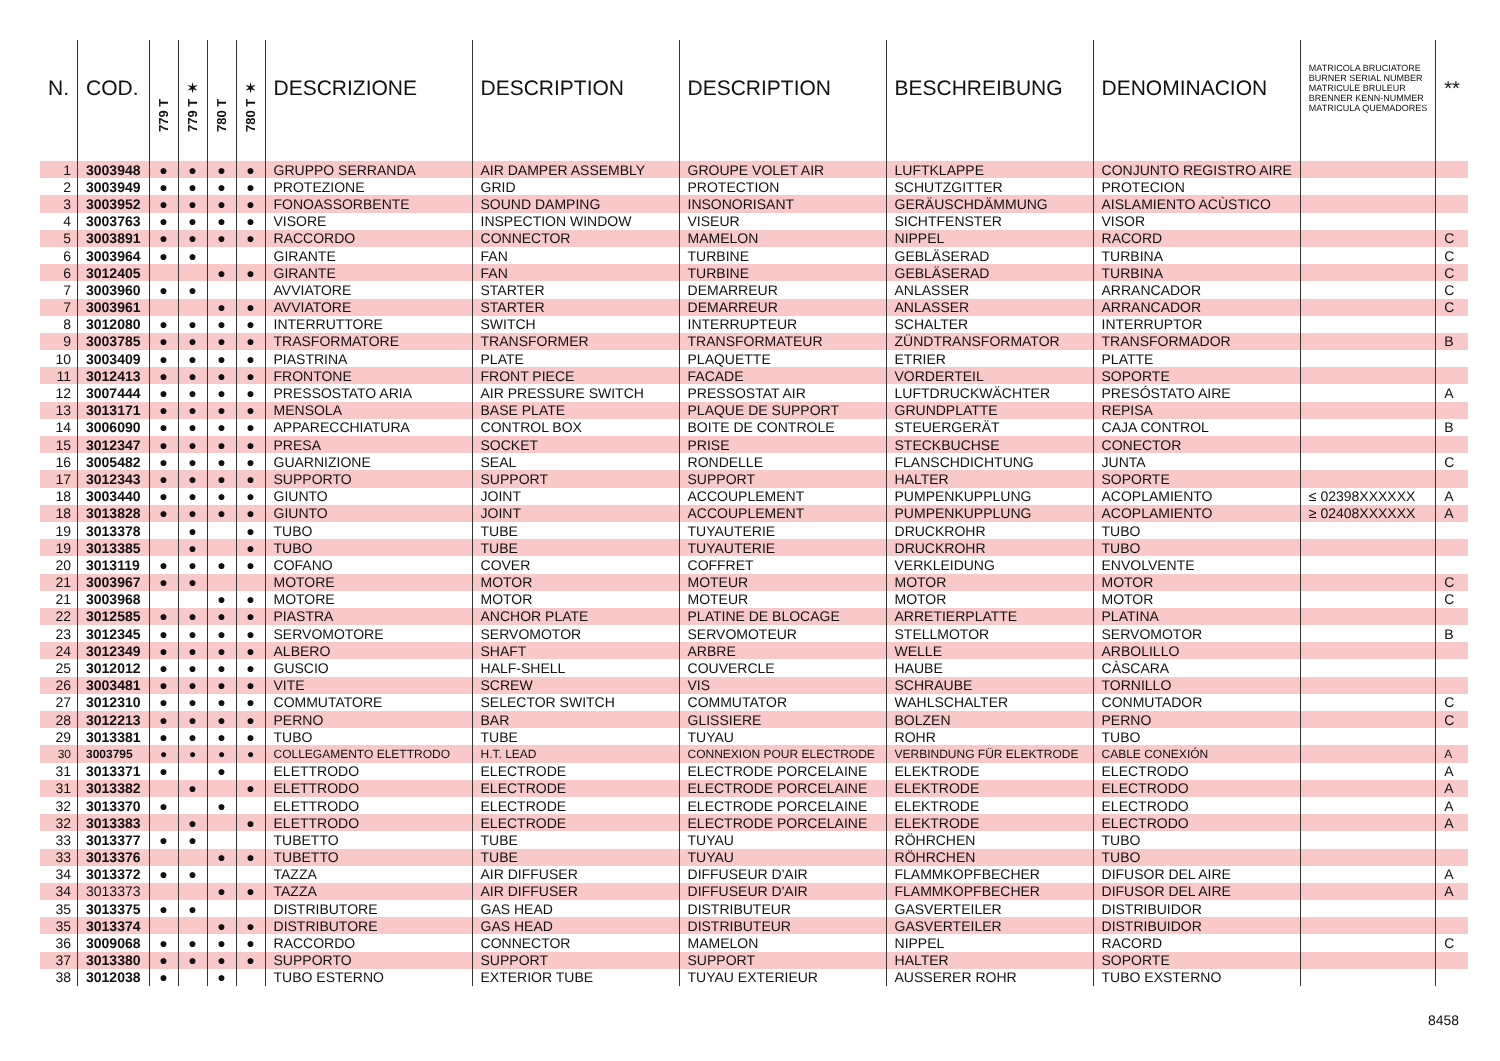| N. | COD. | 779 T | 779 T ✶ | 780 T | 780 T ✶ | DESCRIZIONE | DESCRIPTION | DESCRIPTION | BESCHREIBUNG | DENOMINACION | MATRICOLA BRUCIATORE BURNER SERIAL NUMBER MATRICULE BRULEUR BRENNER KENN-NUMMER MATRICULA QUEMADORES | ** |
| --- | --- | --- | --- | --- | --- | --- | --- | --- | --- | --- | --- | --- |
| 1 | 3003948 | ● | ● | ● | ● | GRUPPO SERRANDA | AIR DAMPER ASSEMBLY | GROUPE VOLET AIR | LUFTKLAPPE | CONJUNTO REGISTRO AIRE | | |
| 2 | 3003949 | ● | ● | ● | ● | PROTEZIONE | GRID | PROTECTION | SCHUTZGITTER | PROTECION | | |
| 3 | 3003952 | ● | ● | ● | ● | FONOASSORBENTE | SOUND DAMPING | INSONORISANT | GERÄUSCHDÄMMUNG | AISLAMIENTO ACÙSTICO | | |
| 4 | 3003763 | ● | ● | ● | ● | VISORE | INSPECTION WINDOW | VISEUR | SICHTFENSTER | VISOR | | |
| 5 | 3003891 | ● | ● | ● | ● | RACCORDO | CONNECTOR | MAMELON | NIPPEL | RACORD | | C |
| 6 | 3003964 | ● | ● | | | GIRANTE | FAN | TURBINE | GEBLÄSERAD | TURBINA | | C |
| 6 | 3012405 | | | ● | ● | GIRANTE | FAN | TURBINE | GEBLÄSERAD | TURBINA | | C |
| 7 | 3003960 | ● | ● | | | AVVIATORE | STARTER | DEMARREUR | ANLASSER | ARRANCADOR | | C |
| 7 | 3003961 | | | ● | ● | AVVIATORE | STARTER | DEMARREUR | ANLASSER | ARRANCADOR | | C |
| 8 | 3012080 | ● | ● | ● | ● | INTERRUTTORE | SWITCH | INTERRUPTEUR | SCHALTER | INTERRUPTOR | | |
| 9 | 3003785 | ● | ● | ● | ● | TRASFORMATORE | TRANSFORMER | TRANSFORMATEUR | ZÜNDTRANSFORMATOR | TRANSFORMADOR | | B |
| 10 | 3003409 | ● | ● | ● | ● | PIASTRINA | PLATE | PLAQUETTE | ETRIER | PLATTE | | |
| 11 | 3012413 | ● | ● | ● | ● | FRONTONE | FRONT PIECE | FACADE | VORDERTEIL | SOPORTE | | |
| 12 | 3007444 | ● | ● | ● | ● | PRESSOSTATO ARIA | AIR PRESSURE SWITCH | PRESSOSTAT AIR | LUFTDRUCKWÄCHTER | PRESÓSTATO AIRE | | A |
| 13 | 3013171 | ● | ● | ● | ● | MENSOLA | BASE PLATE | PLAQUE DE SUPPORT | GRUNDPLATTE | REPISA | | |
| 14 | 3006090 | ● | ● | ● | ● | APPARECCHIATURA | CONTROL BOX | BOITE DE CONTROLE | STEUERGERÄT | CAJA CONTROL | | B |
| 15 | 3012347 | ● | ● | ● | ● | PRESA | SOCKET | PRISE | STECKBUCHSE | CONECTOR | | |
| 16 | 3005482 | ● | ● | ● | ● | GUARNIZIONE | SEAL | RONDELLE | FLANSCHDICHTUNG | JUNTA | | C |
| 17 | 3012343 | ● | ● | ● | ● | SUPPORTO | SUPPORT | SUPPORT | HALTER | SOPORTE | | |
| 18 | 3003440 | ● | ● | ● | ● | GIUNTO | JOINT | ACCOUPLEMENT | PUMPENKUPPLUNG | ACOPLAMIENTO | ≤ 02398XXXXXX | A |
| 18 | 3013828 | ● | ● | ● | ● | GIUNTO | JOINT | ACCOUPLEMENT | PUMPENKUPPLUNG | ACOPLAMIENTO | ≥ 02408XXXXXX | A |
| 19 | 3013378 | | ● | | ● | TUBO | TUBE | TUYAUTERIE | DRUCKROHR | TUBO | | |
| 19 | 3013385 | | ● | | ● | TUBO | TUBE | TUYAUTERIE | DRUCKROHR | TUBO | | |
| 20 | 3013119 | ● | ● | ● | ● | COFANO | COVER | COFFRET | VERKLEIDUNG | ENVOLVENTE | | |
| 21 | 3003967 | ● | ● | | | MOTORE | MOTOR | MOTEUR | MOTOR | MOTOR | | C |
| 21 | 3003968 | | | ● | ● | MOTORE | MOTOR | MOTEUR | MOTOR | MOTOR | | C |
| 22 | 3012585 | ● | ● | ● | ● | PIASTRA | ANCHOR PLATE | PLATINE DE BLOCAGE | ARRETIERPLATTE | PLATINA | | |
| 23 | 3012345 | ● | ● | ● | ● | SERVOMOTORE | SERVOMOTOR | SERVOMOTEUR | STELLMOTOR | SERVOMOTOR | | B |
| 24 | 3012349 | ● | ● | ● | ● | ALBERO | SHAFT | ARBRE | WELLE | ARBOLILLO | | |
| 25 | 3012012 | ● | ● | ● | ● | GUSCIO | HALF-SHELL | COUVERCLE | HAUBE | CÀSCARA | | |
| 26 | 3003481 | ● | ● | ● | ● | VITE | SCREW | VIS | SCHRAUBE | TORNILLO | | |
| 27 | 3012310 | ● | ● | ● | ● | COMMUTATORE | SELECTOR SWITCH | COMMUTATOR | WAHLSCHALTER | CONMUTADOR | | C |
| 28 | 3012213 | ● | ● | ● | ● | PERNO | BAR | GLISSIERE | BOLZEN | PERNO | | C |
| 29 | 3013381 | ● | ● | ● | ● | TUBO | TUBE | TUYAU | ROHR | TUBO | | |
| 30 | 3003795 | ● | ● | ● | ● | COLLEGAMENTO ELETTRODO | H.T. LEAD | CONNEXION POUR ELECTRODE | VERBINDUNG FÜR ELEKTRODE | CABLE CONEXIÓN | | A |
| 31 | 3013371 | ● | | ● | | ELETTRODO | ELECTRODE | ELECTRODE PORCELAINE | ELEKTRODE | ELECTRODO | | A |
| 31 | 3013382 | | ● | | ● | ELETTRODO | ELECTRODE | ELECTRODE PORCELAINE | ELEKTRODE | ELECTRODO | | A |
| 32 | 3013370 | ● | | ● | | ELETTRODO | ELECTRODE | ELECTRODE PORCELAINE | ELEKTRODE | ELECTRODO | | A |
| 32 | 3013383 | | ● | | ● | ELETTRODO | ELECTRODE | ELECTRODE PORCELAINE | ELEKTRODE | ELECTRODO | | A |
| 33 | 3013377 | ● | ● | | | TUBETTO | TUBE | TUYAU | RÖHRCHEN | TUBO | | |
| 33 | 3013376 | | | ● | ● | TUBETTO | TUBE | TUYAU | RÖHRCHEN | TUBO | | |
| 34 | 3013372 | ● | ● | | | TAZZA | AIR DIFFUSER | DIFFUSEUR D'AIR | FLAMMKOPFBECHER | DIFUSOR DEL AIRE | | A |
| 34 | 3013373 | | | ● | ● | TAZZA | AIR DIFFUSER | DIFFUSEUR D'AIR | FLAMMKOPFBECHER | DIFUSOR DEL AIRE | | A |
| 35 | 3013375 | ● | ● | | | DISTRIBUTORE | GAS HEAD | DISTRIBUTEUR | GASVERTEILER | DISTRIBUIDOR | | |
| 35 | 3013374 | | | ● | ● | DISTRIBUTORE | GAS HEAD | DISTRIBUTEUR | GASVERTEILER | DISTRIBUIDOR | | |
| 36 | 3009068 | ● | ● | ● | ● | RACCORDO | CONNECTOR | MAMELON | NIPPEL | RACORD | | C |
| 37 | 3013380 | ● | ● | ● | ● | SUPPORTO | SUPPORT | SUPPORT | HALTER | SOPORTE | | |
| 38 | 3012038 | ● | | ● | | TUBO ESTERNO | EXTERIOR TUBE | TUYAU EXTERIEUR | AUSSERER ROHR | TUBO EXSTERNO | | |
8458